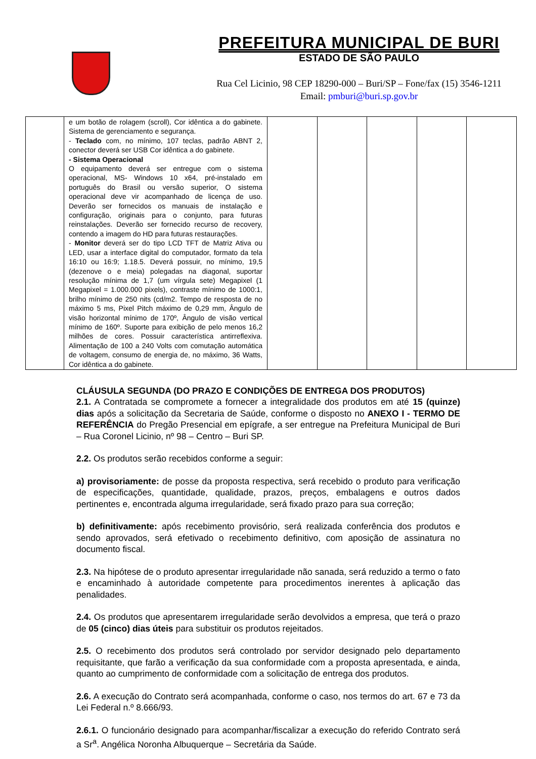PREFEITURA MUNICIPAL DE BURI
ESTADO DE SÃO PAULO
Rua Cel Licinio, 98 CEP 18290-000 – Buri/SP – Fone/fax (15) 3546-1211
Email: pmburi@buri.sp.gov.br
| | e um botão de rolagem (scroll), Cor idêntica a do gabinete. Sistema de gerenciamento e segurança. - Teclado com, no mínimo, 107 teclas, padrão ABNT 2, conector deverá ser USB Cor idêntica a do gabinete. - Sistema Operacional O equipamento deverá ser entregue com o sistema operacional, MS- Windows 10 x64, pré-instalado em português do Brasil ou versão superior, O sistema operacional deve vir acompanhado de licença de uso. Deverão ser fornecidos os manuais de instalação e configuração, originais para o conjunto, para futuras reinstalações. Deverão ser fornecido recurso de recovery, contendo a imagem do HD para futuras restaurações. - Monitor deverá ser do tipo LCD TFT de Matriz Ativa ou LED, usar a interface digital do computador, formato da tela 16:10 ou 16:9; 1.18.5. Deverá possuir, no mínimo, 19,5 (dezenove o e meia) polegadas na diagonal, suportar resolução mínima de 1,7 (um vírgula sete) Megapixel (1 Megapixel = 1.000.000 pixels), contraste mínimo de 1000:1, brilho mínimo de 250 nits (cd/m2. Tempo de resposta de no máximo 5 ms, Pixel Pitch máximo de 0,29 mm, Ângulo de visão horizontal mínimo de 170º, Ângulo de visão vertical mínimo de 160º. Suporte para exibição de pelo menos 16,2 milhões de cores. Possuir característica antirreflexiva. Alimentação de 100 a 240 Volts com comutação automática de voltagem, consumo de energia de, no máximo, 36 Watts, Cor idêntica a do gabinete. | | | | | |
CLÁUSULA SEGUNDA (DO PRAZO E CONDIÇÕES DE ENTREGA DOS PRODUTOS)
2.1. A Contratada se compromete a fornecer a integralidade dos produtos em até 15 (quinze) dias após a solicitação da Secretaria de Saúde, conforme o disposto no ANEXO I - TERMO DE REFERÊNCIA do Pregão Presencial em epígrafe, a ser entregue na Prefeitura Municipal de Buri – Rua Coronel Licinio, nº 98 – Centro – Buri SP.
2.2. Os produtos serão recebidos conforme a seguir:
a) provisoriamente: de posse da proposta respectiva, será recebido o produto para verificação de especificações, quantidade, qualidade, prazos, preços, embalagens e outros dados pertinentes e, encontrada alguma irregularidade, será fixado prazo para sua correção;
b) definitivamente: após recebimento provisório, será realizada conferência dos produtos e sendo aprovados, será efetivado o recebimento definitivo, com aposição de assinatura no documento fiscal.
2.3. Na hipótese de o produto apresentar irregularidade não sanada, será reduzido a termo o fato e encaminhado à autoridade competente para procedimentos inerentes à aplicação das penalidades.
2.4. Os produtos que apresentarem irregularidade serão devolvidos a empresa, que terá o prazo de 05 (cinco) dias úteis para substituir os produtos rejeitados.
2.5. O recebimento dos produtos será controlado por servidor designado pelo departamento requisitante, que farão a verificação da sua conformidade com a proposta apresentada, e ainda, quanto ao cumprimento de conformidade com a solicitação de entrega dos produtos.
2.6. A execução do Contrato será acompanhada, conforme o caso, nos termos do art. 67 e 73 da Lei Federal n.º 8.666/93.
2.6.1. O funcionário designado para acompanhar/fiscalizar a execução do referido Contrato será a Sr<sup>a</sup>. Angélica Noronha Albuquerque – Secretária da Saúde.